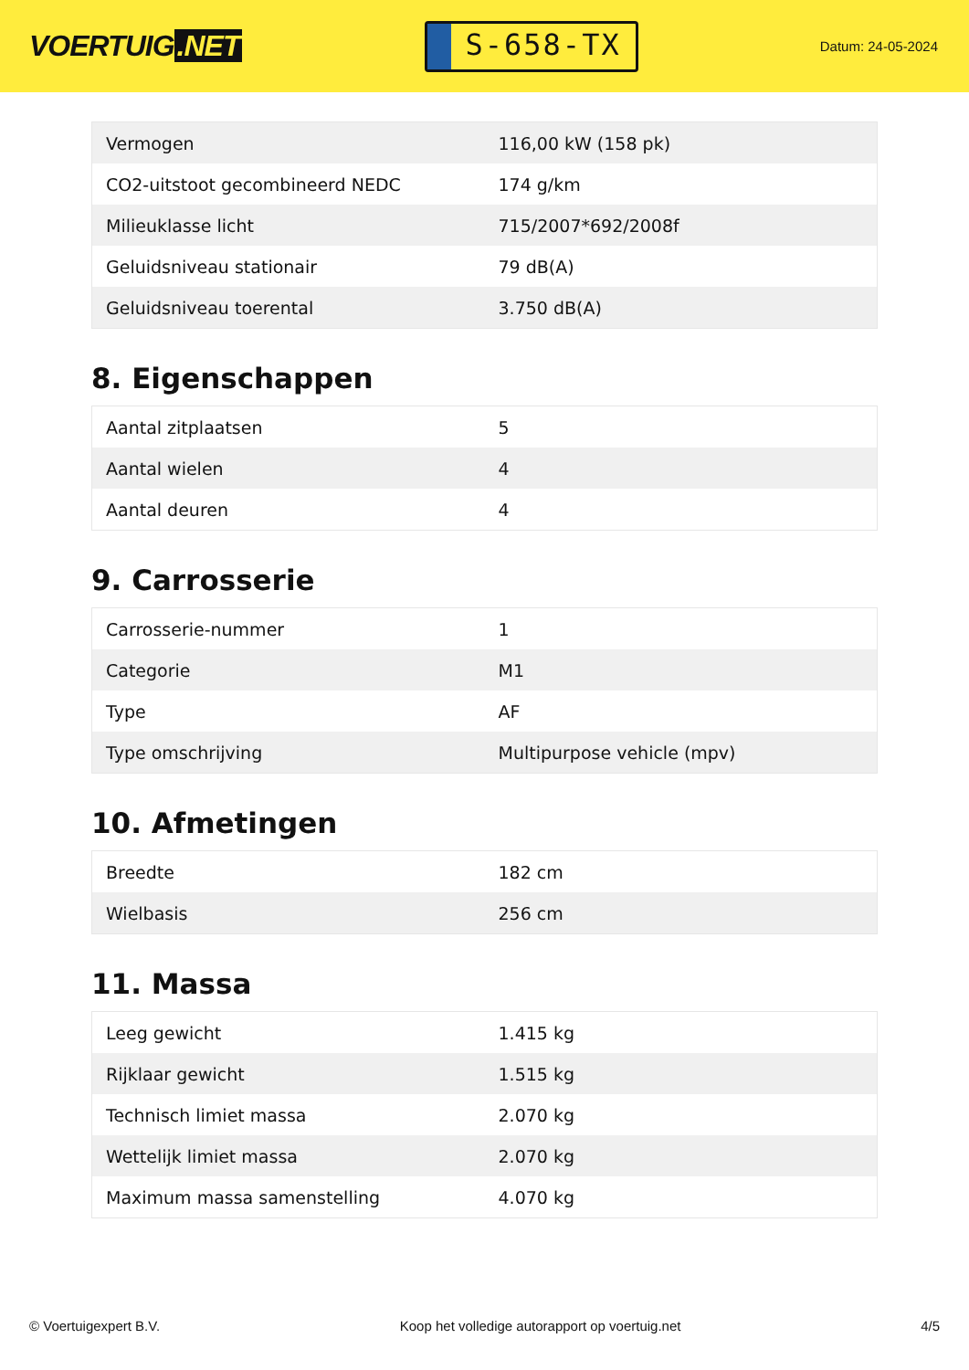VOERTUIG.NET
S-658-TX
Datum: 24-05-2024
| Vermogen | 116,00 kW (158 pk) |
| CO2-uitstoot gecombineerd NEDC | 174 g/km |
| Milieuklasse licht | 715/2007*692/2008f |
| Geluidsniveau stationair | 79 dB(A) |
| Geluidsniveau toerental | 3.750 dB(A) |
8. Eigenschappen
| Aantal zitplaatsen | 5 |
| Aantal wielen | 4 |
| Aantal deuren | 4 |
9. Carrosserie
| Carrosserie-nummer | 1 |
| Categorie | M1 |
| Type | AF |
| Type omschrijving | Multipurpose vehicle (mpv) |
10. Afmetingen
| Breedte | 182 cm |
| Wielbasis | 256 cm |
11. Massa
| Leeg gewicht | 1.415 kg |
| Rijklaar gewicht | 1.515 kg |
| Technisch limiet massa | 2.070 kg |
| Wettelijk limiet massa | 2.070 kg |
| Maximum massa samenstelling | 4.070 kg |
© Voertuigexpert B.V. Koop het volledige autorapport op voertuig.net 4/5